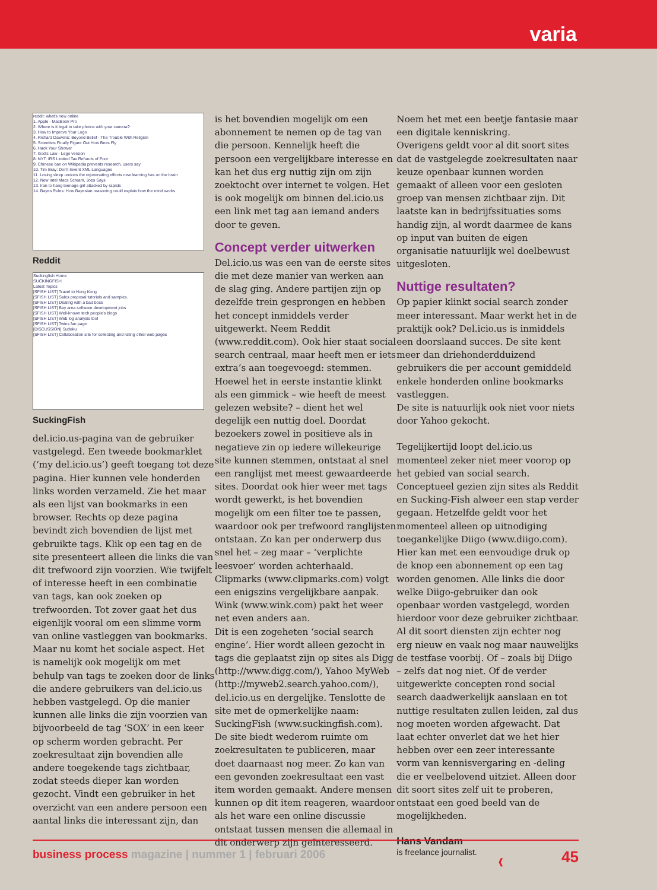varia
reddit: what's new online
1. Apple - MacBook Pro
2. Where is it legal to take photos with your camera?
3. How to Improve Your Logo
4. Richard Dawkins: Beyond Belief - The Trouble With Religion
5. Scientists Finally Figure Out How Bees Fly
6. Hack Your Shower
7. God's Law - Lego version
8. NYT: IRS Limited Tax Refunds of Poor
9. Chinese ban on Wikipedia prevents research, users say
10. Tim Bray: Don't Invent XML Languages
11. Losing sleep undoes the rejuvenating effects new learning has on the brain
12. New Intel Macs Scream, Jobs Says
13. Iran to hang teenage girl attacked by rapists
14. Bayes Rules: How Bayesian reasoning could explain how the mind works
Reddit
Suckingfish Home
SUCKINGFISH
Latest Topics
[SFISH LIST] Travel to Hong Kong
[SFISH LIST] Sales proposal tutorials and samples.
[SFISH LIST] Dealing with a bad boss
[SFISH LIST] Bay area software development jobs
[SFISH LIST] Well-known tech people's blogs
[SFISH LIST] Web log analysis tool
[SFISH LIST] Twins fan page
[DISCUSSION] Sudoku
[SFISH LIST] Collaboration site for collecting and rating other web pages
SuckingFish
del.icio.us-pagina van de gebruiker vastgelegd. Een tweede bookmarklet (‘my del.icio.us’) geeft toegang tot deze pagina. Hier kunnen vele honderden links worden verzameld. Zie het maar als een lijst van bookmarks in een browser. Rechts op deze pagina bevindt zich bovendien de lijst met gebruikte tags. Klik op een tag en de site presenteert alleen die links die van dit trefwoord zijn voorzien. Wie twijfelt of interesse heeft in een combinatie van tags, kan ook zoeken op trefwoorden. Tot zover gaat het dus eigenlijk vooral om een slimme vorm van online vastleggen van bookmarks. Maar nu komt het sociale aspect. Het is namelijk ook mogelijk om met behulp van tags te zoeken door de links die andere gebruikers van del.icio.us hebben vastgelegd. Op die manier kunnen alle links die zijn voorzien van bijvoorbeeld de tag ‘SOX’ in een keer op scherm worden gebracht. Per zoekresultaat zijn bovendien alle andere toegekende tags zichtbaar, zodat steeds dieper kan worden gezocht. Vindt een gebruiker in het overzicht van een andere persoon een aantal links die interessant zijn, dan
is het bovendien mogelijk om een abonnement te nemen op de tag van die persoon. Kennelijk heeft die persoon een vergelijkbare interesse en kan het dus erg nuttig zijn om zijn zoektocht over internet te volgen. Het is ook mogelijk om binnen del.icio.us een link met tag aan iemand anders door te geven.
Concept verder uitwerken
Del.icio.us was een van de eerste sites die met deze manier van werken aan de slag ging. Andere partijen zijn op dezelfde trein gesprongen en hebben het concept inmiddels verder uitgewerkt. Neem Reddit (www.reddit.com). Ook hier staat social search centraal, maar heeft men er iets extra’s aan toegevoegd: stemmen. Hoewel het in eerste instantie klinkt als een gimmick – wie heeft de meest gelezen website? – dient het wel degelijk een nuttig doel. Doordat bezoekers zowel in positieve als in negatieve zin op iedere willekeurige site kunnen stemmen, ontstaat al snel een ranglijst met meest gewaardeerde sites. Doordat ook hier weer met tags wordt gewerkt, is het bovendien mogelijk om een filter toe te passen, waardoor ook per trefwoord ranglijsten ontstaan. Zo kan per onderwerp dus snel het – zeg maar – ‘verplichte leesvoer’ worden achterhaald.
Clipmarks (www.clipmarks.com) volgt een enigszins vergelijkbare aanpak. Wink (www.wink.com) pakt het weer net even anders aan.
Dit is een zogeheten ‘social search engine’. Hier wordt alleen gezocht in tags die geplaatst zijn op sites als Digg (http://www.digg.com/), Yahoo MyWeb (http://myweb2.search.yahoo.com/), del.icio.us en dergelijke. Tenslotte de site met de opmerkelijke naam: SuckingFish (www.suckingfish.com). De site biedt wederom ruimte om zoekresultaten te publiceren, maar doet daarnaast nog meer. Zo kan van een gevonden zoekresultaat een vast item worden gemaakt. Andere mensen kunnen op dit item reageren, waardoor als het ware een online discussie ontstaat tussen mensen die allemaal in dit onderwerp zijn geïnteresseerd.
Noem het met een beetje fantasie maar een digitale kenniskring.
Overigens geldt voor al dit soort sites dat de vastgelegde zoekresultaten naar keuze openbaar kunnen worden gemaakt of alleen voor een gesloten groep van mensen zichtbaar zijn. Dit laatste kan in bedrijfssituaties soms handig zijn, al wordt daarmee de kans op input van buiten de eigen organisatie natuurlijk wel doelbewust uitgesloten.
Nuttige resultaten?
Op papier klinkt social search zonder meer interessant. Maar werkt het in de praktijk ook? Del.icio.us is inmiddels een doorslaand succes. De site kent meer dan driehonderdduizend gebruikers die per account gemiddeld enkele honderden online bookmarks vastleggen.
De site is natuurlijk ook niet voor niets door Yahoo gekocht.
Tegelijkertijd loopt del.icio.us momenteel zeker niet meer voorop op het gebied van social search. Conceptueel gezien zijn sites als Reddit en Sucking-Fish alweer een stap verder gegaan. Hetzelfde geldt voor het momenteel alleen op uitnodiging toegankelijke Diigo (www.diigo.com). Hier kan met een eenvoudige druk op de knop een abonnement op een tag worden genomen. Alle links die door welke Diigo-gebruiker dan ook openbaar worden vastgelegd, worden hierdoor voor deze gebruiker zichtbaar.
Al dit soort diensten zijn echter nog erg nieuw en vaak nog maar nauwelijks de testfase voorbij. Of – zoals bij Diigo – zelfs dat nog niet. Of de verder uitgewerkte concepten rond social search daadwerkelijk aanslaan en tot nuttige resultaten zullen leiden, zal dus nog moeten worden afgewacht. Dat laat echter onverlet dat we het hier hebben over een zeer interessante vorm van kennisvergaring en -deling die er veelbelovend uitziet. Alleen door dit soort sites zelf uit te proberen, ontstaat een goed beeld van de mogelijkheden.
Hans Vandam
is freelance journalist. ❰
business process magazine | nummer 1 | februari 2006 45